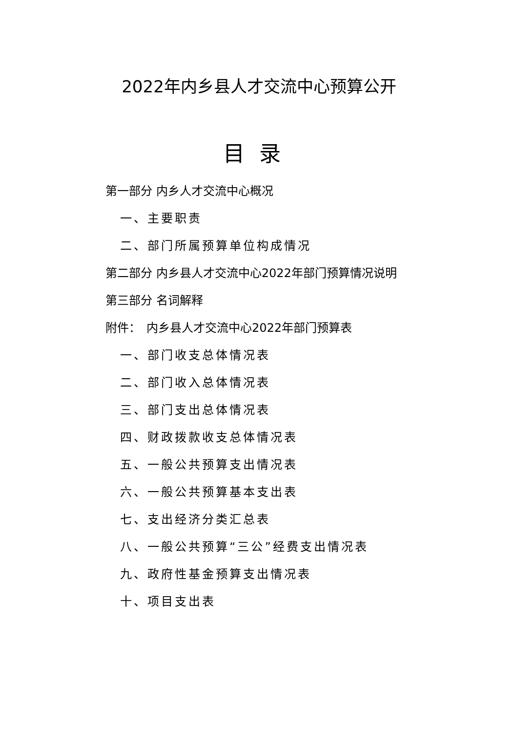2022年内乡县人才交流中心预算公开
目录
第一部分 内乡人才交流中心概况
一、主要职责
二、部门所属预算单位构成情况
第二部分 内乡县人才交流中心2022年部门预算情况说明
第三部分 名词解释
附件：　内乡县人才交流中心2022年部门预算表
一、部门收支总体情况表
二、部门收入总体情况表
三、部门支出总体情况表
四、财政拨款收支总体情况表
五、一般公共预算支出情况表
六、一般公共预算基本支出表
七、支出经济分类汇总表
八、一般公共预算“三公”经费支出情况表
九、政府性基金预算支出情况表
十、项目支出表